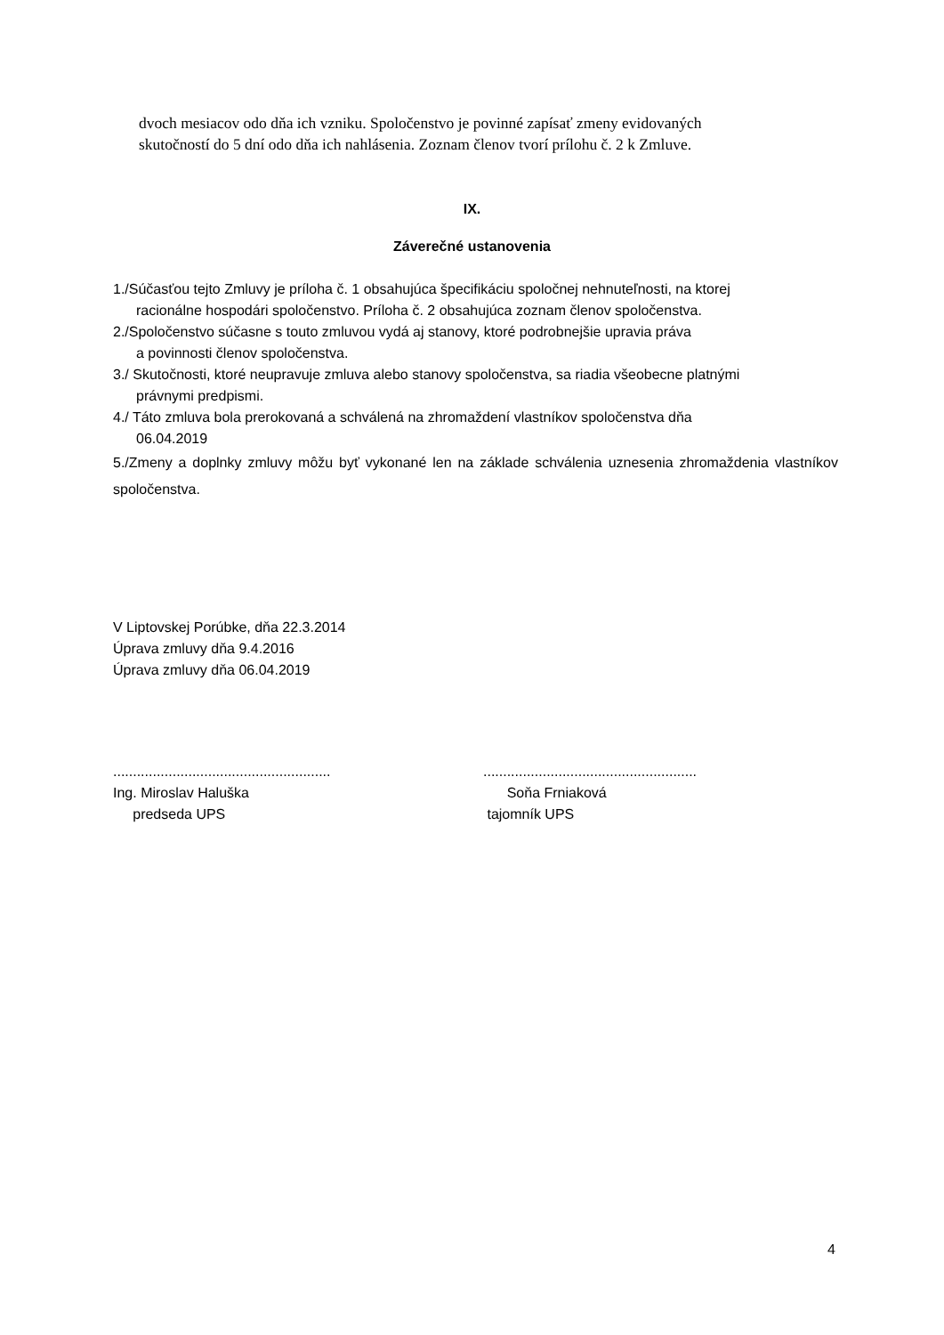dvoch mesiacov odo dňa ich vzniku. Spoločenstvo je povinné zapísať zmeny evidovaných
skutočností do 5 dní odo dňa ich nahlásenia. Zoznam členov tvorí prílohu č. 2 k Zmluve.
IX.
Záverečné ustanovenia
1./Súčasťou tejto Zmluvy je príloha č. 1 obsahujúca špecifikáciu spoločnej nehnuteľnosti, na ktorej
racionálne hospodári spoločenstvo. Príloha č. 2 obsahujúca zoznam členov spoločenstva.
2./Spoločenstvo súčasne s touto zmluvou vydá aj stanovy, ktoré podrobnejšie upravia práva
a povinnosti členov spoločenstva.
3./ Skutočnosti, ktoré neupravuje zmluva alebo stanovy spoločenstva, sa riadia všeobecne platnými
právnymi predpismi.
4./ Táto zmluva bola prerokovaná a schválená na zhromaždení vlastníkov spoločenstva dňa
06.04.2019
5./Zmeny a doplnky zmluvy môžu byť vykonané len na základe schválenia uznesenia zhromaždenia vlastníkov spoločenstva.
V Liptovskej Porúbke, dňa 22.3.2014
Úprava zmluvy dňa 9.4.2016
Úprava zmluvy dňa 06.04.2019
.......................................................
Ing. Miroslav Haluška
predseda UPS
......................................................
Soňa Frniaková
tajomník UPS
4